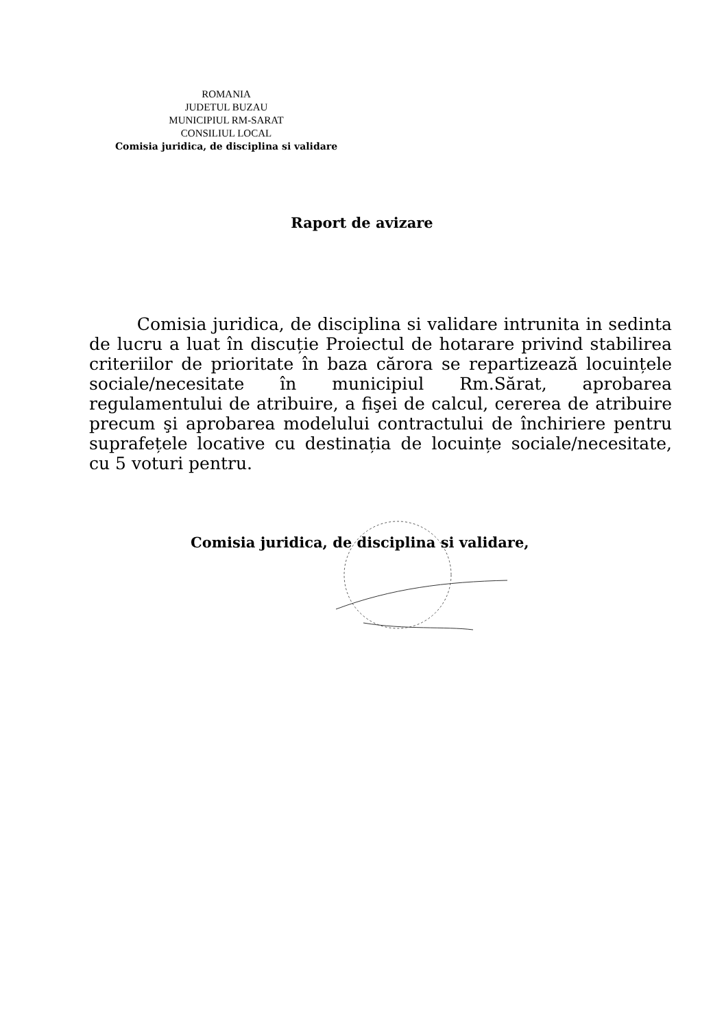ROMANIA
JUDETUL BUZAU
MUNICIPIUL RM-SARAT
CONSILIUL LOCAL
Comisia juridica, de disciplina si validare
Raport de avizare
Comisia juridica, de disciplina si validare intrunita in sedinta de lucru a luat în discuție Proiectul de hotarare privind stabilirea criteriilor de prioritate în baza cărora se repartizează locuințele sociale/necesitate în municipiul Rm.Sărat, aprobarea regulamentului de atribuire, a fişei de calcul, cererea de atribuire precum şi aprobarea modelului contractului de închiriere pentru suprafețele locative cu destinația de locuințe sociale/necesitate, cu 5 voturi pentru.
Comisia juridica, de disciplina si validare,